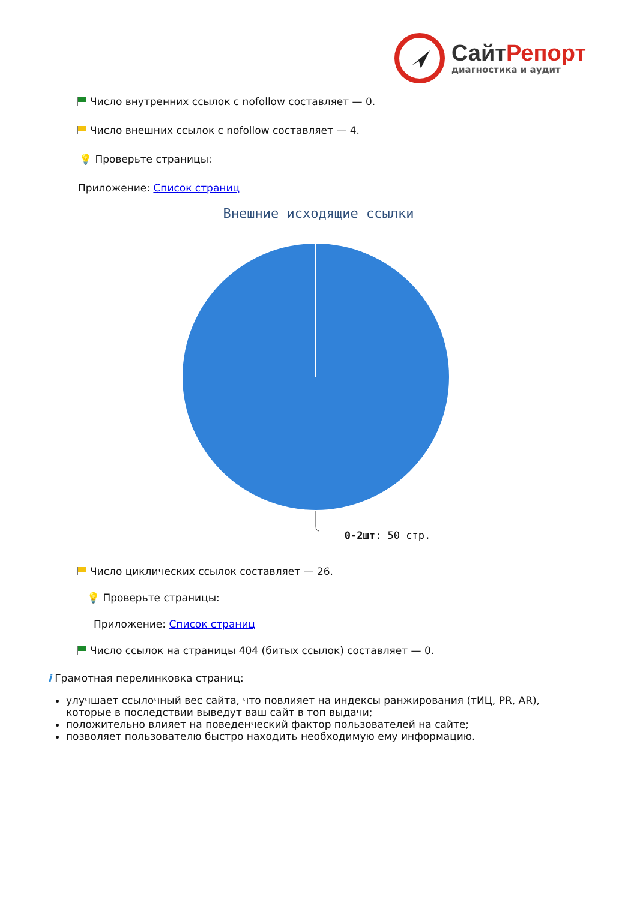Сайт Репорт
диагностика и аудит
Число внутренних ссылок с nofollow составляет — 0.
Число внешних ссылок с nofollow составляет — 4.
💡 Проверьте страницы:
Приложение: Список страниц
Внешние исходящие ссылки
0-2шт: 50 стр.
Число циклических ссылок составляет — 26.
💡 Проверьте страницы:
Приложение: Список страниц
Число ссылок на страницы 404 (битых ссылок) составляет — 0.
i Грамотная перелинковка страниц:
улучшает ссылочный вес сайта, что повлияет на индексы ранжирования (тИЦ, PR, AR), которые в последствии выведут ваш сайт в топ выдачи;
положительно влияет на поведенческий фактор пользователей на сайте;
позволяет пользователю быстро находить необходимую ему информацию.